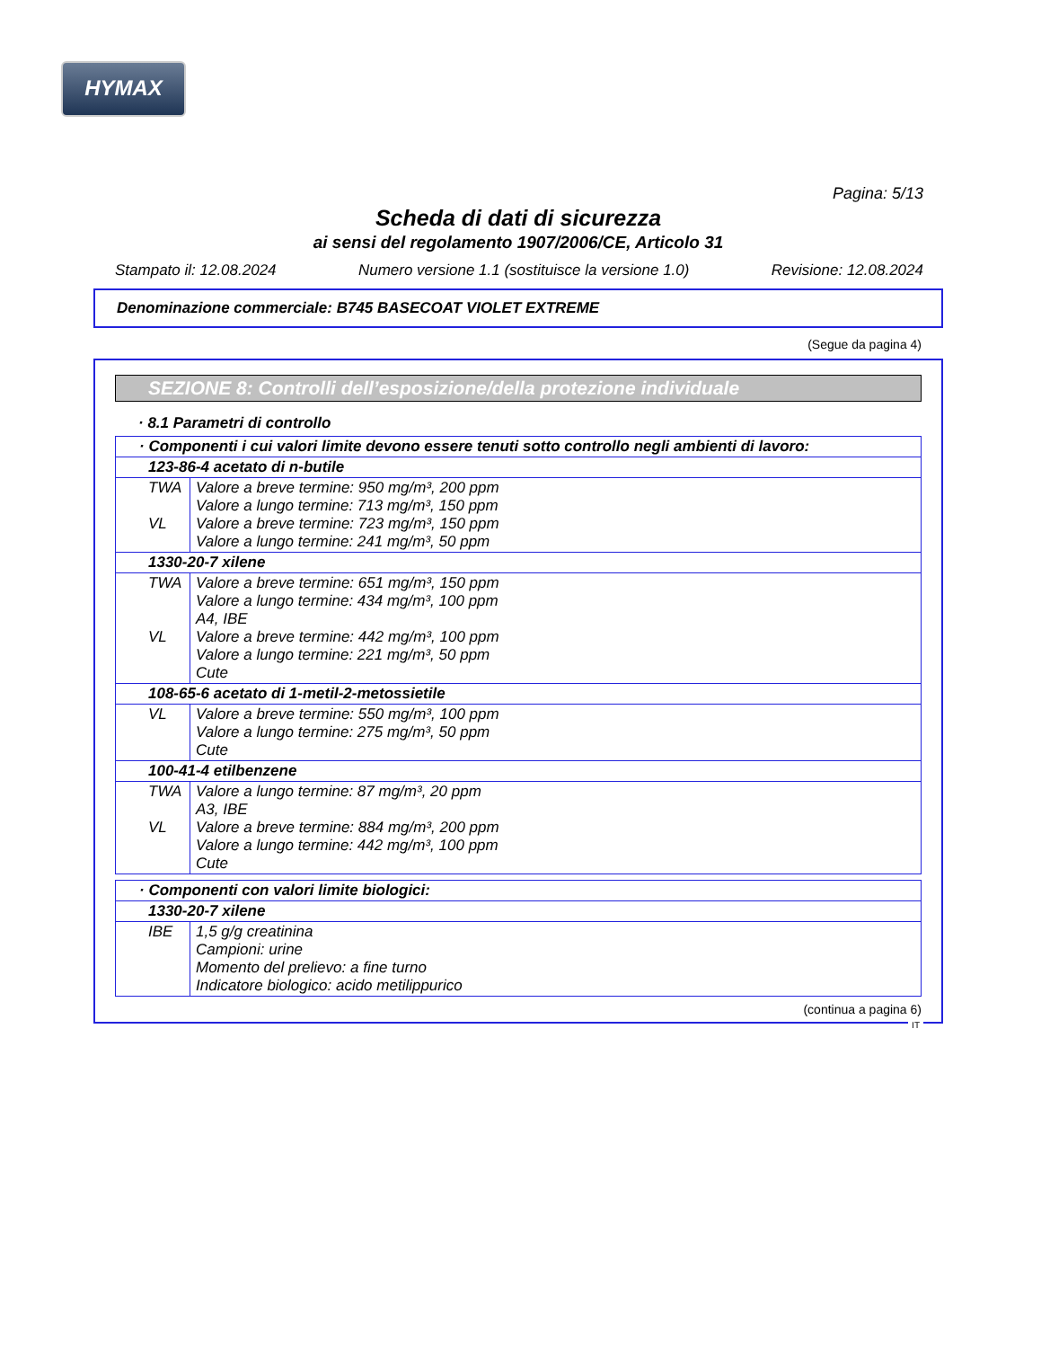HYMAX
Pagina: 5/13
Scheda di dati di sicurezza
ai sensi del regolamento 1907/2006/CE, Articolo 31
Stampato il: 12.08.2024 Numero versione 1.1 (sostituisce la versione 1.0) Revisione: 12.08.2024
Denominazione commerciale: B745 BASECOAT VIOLET EXTREME
(Segue da pagina 4)
SEZIONE 8: Controlli dell’esposizione/della protezione individuale
· 8.1 Parametri di controllo
| · Componenti i cui valori limite devono essere tenuti sotto controllo negli ambienti di lavoro: | |
| 123-86-4 acetato di n-butile | |
| TWA VL | Valore a breve termine: 950 mg/m³, 200 ppm Valore a lungo termine: 713 mg/m³, 150 ppm Valore a breve termine: 723 mg/m³, 150 ppm Valore a lungo termine: 241 mg/m³, 50 ppm |
| 1330-20-7 xilene | |
| TWA VL | Valore a breve termine: 651 mg/m³, 150 ppm Valore a lungo termine: 434 mg/m³, 100 ppm A4, IBE Valore a breve termine: 442 mg/m³, 100 ppm Valore a lungo termine: 221 mg/m³, 50 ppm Cute |
| 108-65-6 acetato di 1-metil-2-metossietile | |
| VL | Valore a breve termine: 550 mg/m³, 100 ppm Valore a lungo termine: 275 mg/m³, 50 ppm Cute |
| 100-41-4 etilbenzene | |
| TWA VL | Valore a lungo termine: 87 mg/m³, 20 ppm A3, IBE Valore a breve termine: 884 mg/m³, 200 ppm Valore a lungo termine: 442 mg/m³, 100 ppm Cute |
| · Componenti con valori limite biologici: | |
| 1330-20-7 xilene | |
| IBE | 1,5 g/g creatinina Campioni: urine Momento del prelievo: a fine turno Indicatore biologico: acido metilippurico |
(continua a pagina 6)
IT